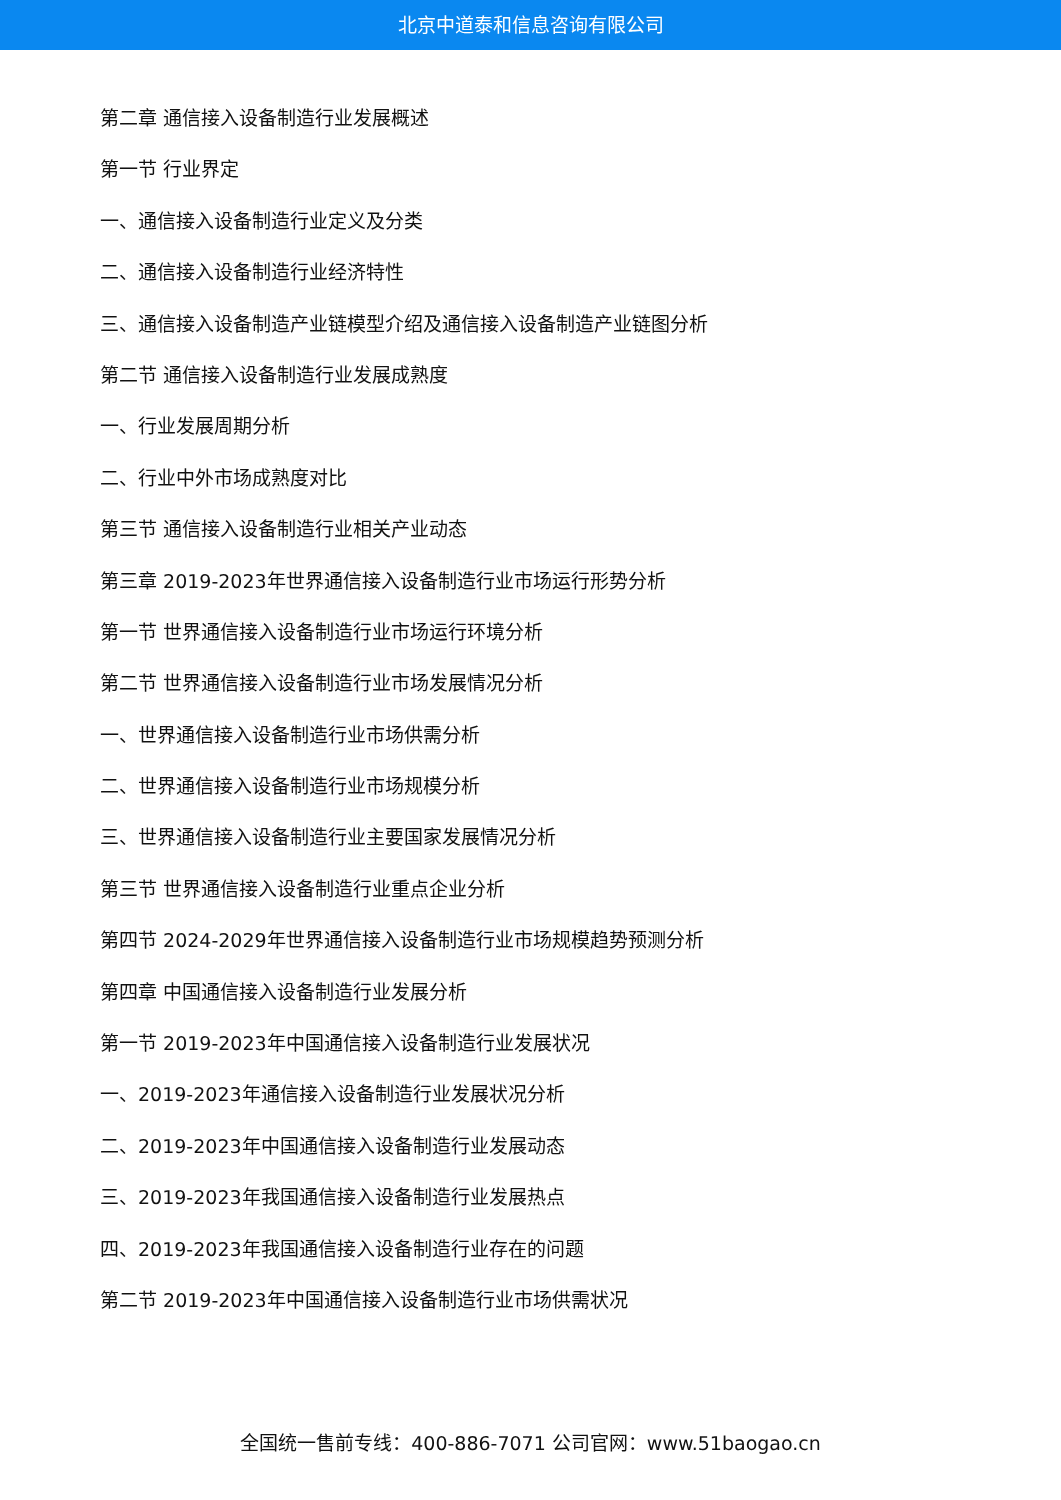北京中道泰和信息咨询有限公司
第二章 通信接入设备制造行业发展概述
第一节 行业界定
一、通信接入设备制造行业定义及分类
二、通信接入设备制造行业经济特性
三、通信接入设备制造产业链模型介绍及通信接入设备制造产业链图分析
第二节 通信接入设备制造行业发展成熟度
一、行业发展周期分析
二、行业中外市场成熟度对比
第三节 通信接入设备制造行业相关产业动态
第三章 2019-2023年世界通信接入设备制造行业市场运行形势分析
第一节 世界通信接入设备制造行业市场运行环境分析
第二节 世界通信接入设备制造行业市场发展情况分析
一、世界通信接入设备制造行业市场供需分析
二、世界通信接入设备制造行业市场规模分析
三、世界通信接入设备制造行业主要国家发展情况分析
第三节 世界通信接入设备制造行业重点企业分析
第四节 2024-2029年世界通信接入设备制造行业市场规模趋势预测分析
第四章 中国通信接入设备制造行业发展分析
第一节 2019-2023年中国通信接入设备制造行业发展状况
一、2019-2023年通信接入设备制造行业发展状况分析
二、2019-2023年中国通信接入设备制造行业发展动态
三、2019-2023年我国通信接入设备制造行业发展热点
四、2019-2023年我国通信接入设备制造行业存在的问题
第二节 2019-2023年中国通信接入设备制造行业市场供需状况
全国统一售前专线：400-886-7071 公司官网：www.51baogao.cn